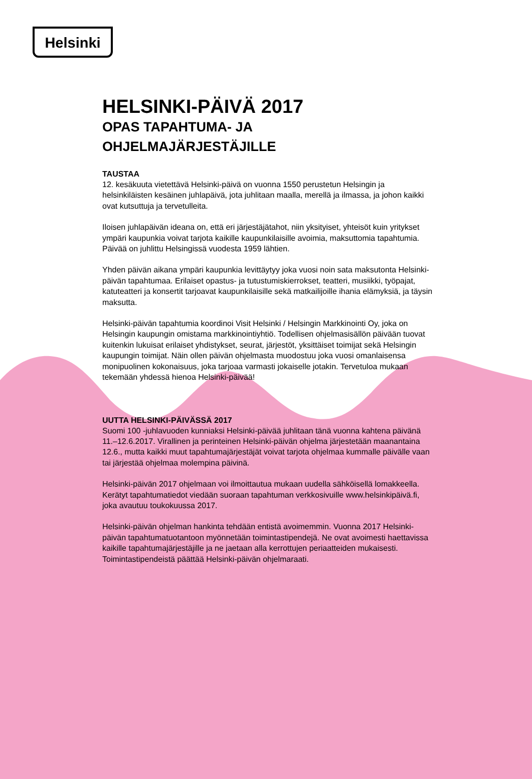Helsinki
HELSINKI-PÄIVÄ 2017
OPAS TAPAHTUMA- JA
OHJELMAJÄRJESTÄJILLE
TAUSTAA
12. kesäkuuta vietettävä Helsinki-päivä on vuonna 1550 perustetun Helsingin ja helsinkiläisten kesäinen juhlapäivä, jota juhlitaan maalla, merellä ja ilmassa, ja johon kaikki ovat kutsuttuja ja tervetulleita.
Iloisen juhlapäivän ideana on, että eri järjestäjätahot, niin yksityiset, yhteisöt kuin yritykset ympäri kaupunkia voivat tarjota kaikille kaupunkilaisille avoimia, maksuttomia tapahtumia. Päivää on juhlittu Helsingissä vuodesta 1959 lähtien.
Yhden päivän aikana ympäri kaupunkia levittäytyy joka vuosi noin sata maksutonta Helsinki-päivän tapahtumaa. Erilaiset opastus- ja tutustumiskierrokset, teatteri, musiikki, työpajat, katuteatteri ja konsertit tarjoavat kaupunkilaisille sekä matkailijoille ihania elämyksiä, ja täysin maksutta.
Helsinki-päivän tapahtumia koordinoi Visit Helsinki / Helsingin Markkinointi Oy, joka on Helsingin kaupungin omistama markkinointiyhtiö. Todellisen ohjelmasisällön päivään tuovat kuitenkin lukuisat erilaiset yhdistykset, seurat, järjestöt, yksittäiset toimijat sekä Helsingin kaupungin toimijat. Näin ollen päivän ohjelmasta muodostuu joka vuosi omanlaisensa monipuolinen kokonaisuus, joka tarjoaa varmasti jokaiselle jotakin. Tervetuloa mukaan tekemään yhdessä hienoa Helsinki-päivää!
UUTTA HELSINKI-PÄIVÄSSÄ 2017
Suomi 100 -juhlavuoden kunniaksi Helsinki-päivää juhlitaan tänä vuonna kahtena päivänä 11.–12.6.2017. Virallinen ja perinteinen Helsinki-päivän ohjelma järjestetään maanantaina 12.6., mutta kaikki muut tapahtumajärjestäjät voivat tarjota ohjelmaa kummalle päivälle vaan tai järjestää ohjelmaa molempina päivinä.
Helsinki-päivän 2017 ohjelmaan voi ilmoittautua mukaan uudella sähköisellä lomakkeella. Kerätyt tapahtumatiedot viedään suoraan tapahtuman verkkosivuille www.helsinkipäivä.fi, joka avautuu toukokuussa 2017.
Helsinki-päivän ohjelman hankinta tehdään entistä avoimemmin. Vuonna 2017 Helsinki-päivän tapahtumatuotantoon myönnetään toimintastipendejä. Ne ovat avoimesti haettavissa kaikille tapahtumajärjestäjille ja ne jaetaan alla kerrottujen periaatteiden mukaisesti. Toimintastipendeistä päättää Helsinki-päivän ohjelmaraati.